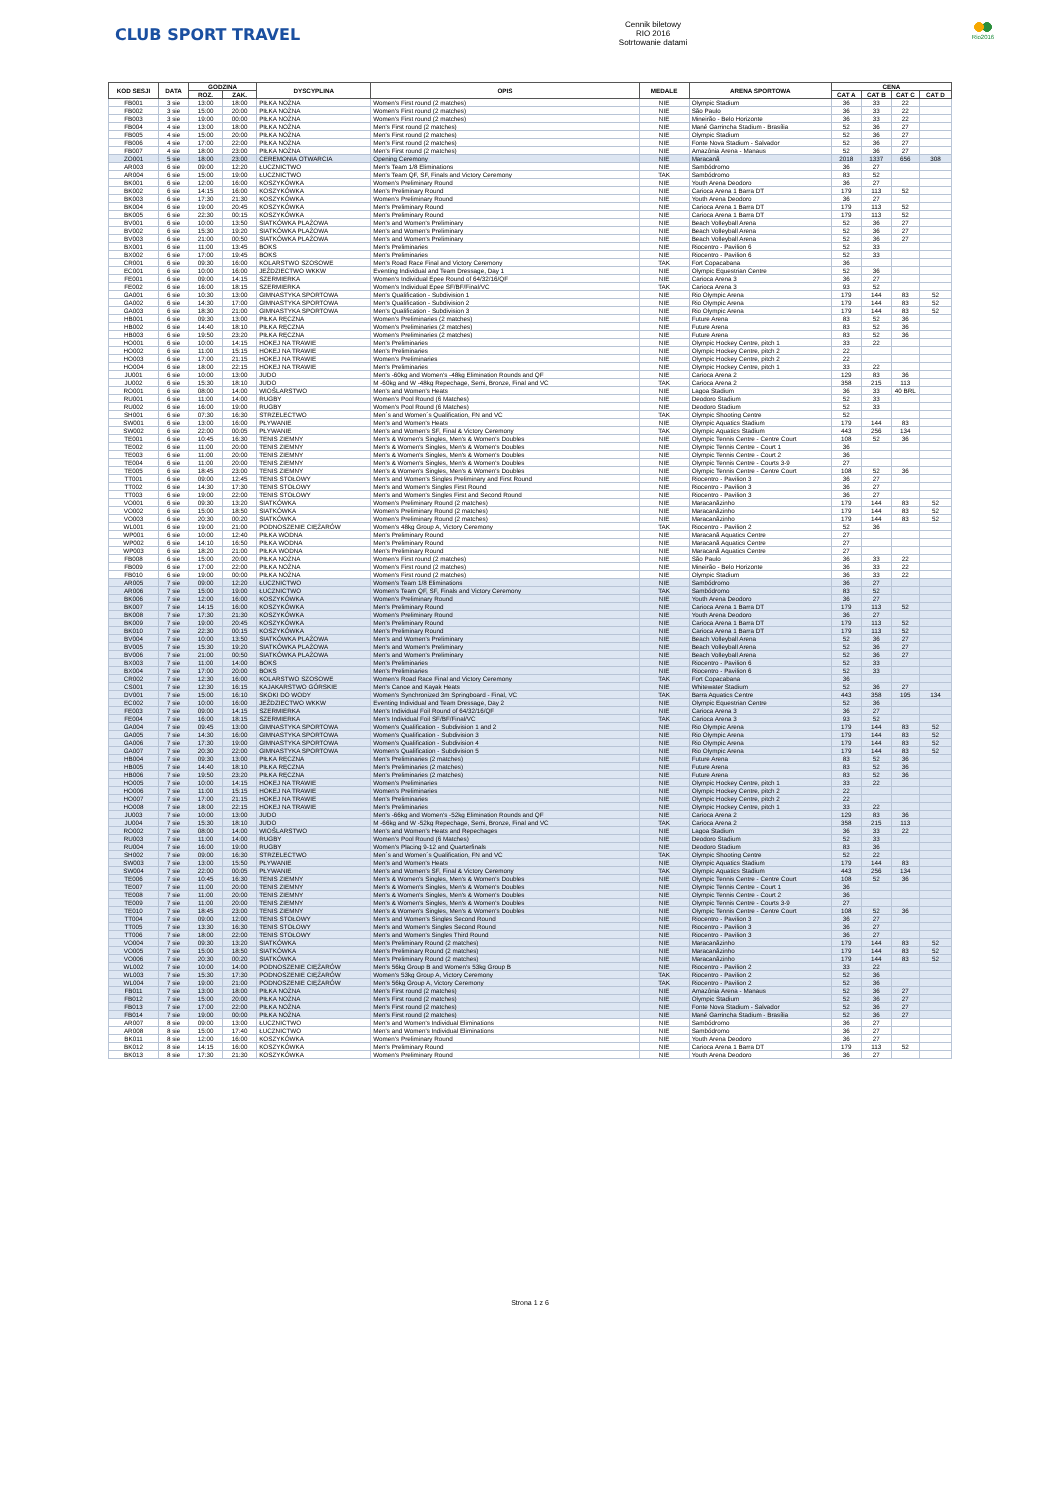CLUB SPORT TRAVEL
Cennik biletowy
RIO 2016
Sotrtowanie datami
Rio2016
| KOD SESJI | DATA | GODZINA | | DYSCYPLINA | OPIS | MEDALE | ARENA SPORTOWA | CENA | | | |
| --- | --- | --- | --- | --- | --- | --- | --- | --- | --- | --- | --- |
| | | ROZ. | ZAK. | | | | | CAT A | CAT B | CAT C | CAT D |
| FB001 | 3 sie | 13:00 | 18:00 | PIŁKA NOŻNA | Women's First round (2 matches) | NIE | Olympic Stadium | 36 | 33 | 22 | |
| FB002 | 3 sie | 15:00 | 20:00 | PIŁKA NOŻNA | Women's First round (2 matches) | NIE | São Paulo | 36 | 33 | 22 | |
| FB003 | 3 sie | 19:00 | 00:00 | PIŁKA NOŻNA | Women's First round (2 matches) | NIE | Mineirão - Belo Horizonte | 36 | 33 | 22 | |
| FB004 | 4 sie | 13:00 | 18:00 | PIŁKA NOŻNA | Men's First round (2 matches) | NIE | Mané Garrincha Stadium - Brasília | 52 | 36 | 27 | |
| FB005 | 4 sie | 15:00 | 20:00 | PIŁKA NOŻNA | Men's First round (2 matches) | NIE | Olympic Stadium | 52 | 36 | 27 | |
| FB006 | 4 sie | 17:00 | 22:00 | PIŁKA NOŻNA | Men's First round (2 matches) | NIE | Fonte Nova Stadium - Salvador | 52 | 36 | 27 | |
| FB007 | 4 sie | 18:00 | 23:00 | PIŁKA NOŻNA | Men's First round (2 matches) | NIE | Amazônia Arena - Manaus | 52 | 36 | 27 | |
| ZO001 | 5 sie | 18:00 | 23:00 | CEREMONIA OTWARCIA | Opening Ceremony | NIE | Maracanã | 2018 | 1337 | 656 | 308 |
| AR003 | 6 sie | 09:00 | 12:20 | ŁUCZNICTWO | Men's Team 1/8 Eliminations | NIE | Sambódromo | 36 | 27 | | |
| AR004 | 6 sie | 15:00 | 19:00 | ŁUCZNICTWO | Men's Team QF, SF, Finals and Victory Ceremony | TAK | Sambódromo | 83 | 52 | | |
| BK001 | 6 sie | 12:00 | 16:00 | KOSZYKÓWKA | Women's Preliminary Round | NIE | Youth Arena Deodoro | 36 | 27 | | |
| BK002 | 6 sie | 14:15 | 16:00 | KOSZYKÓWKA | Men's Preliminary Round | NIE | Carioca Arena 1 Barra DT | 179 | 113 | 52 | |
| BK003 | 6 sie | 17:30 | 21:30 | KOSZYKÓWKA | Women's Preliminary Round | NIE | Youth Arena Deodoro | 36 | 27 | | |
| BK004 | 6 sie | 19:00 | 20:45 | KOSZYKÓWKA | Men's Preliminary Round | NIE | Carioca Arena 1 Barra DT | 179 | 113 | 52 | |
| BK005 | 6 sie | 22:30 | 00:15 | KOSZYKÓWKA | Men's Preliminary Round | NIE | Carioca Arena 1 Barra DT | 179 | 113 | 52 | |
| BV001 | 6 sie | 10:00 | 13:50 | SIATKÓWKA PLAŻOWA | Men's and Women's Preliminary | NIE | Beach Volleyball Arena | 52 | 36 | 27 | |
| BV002 | 6 sie | 15:30 | 19:20 | SIATKÓWKA PLAŻOWA | Men's and Women's Preliminary | NIE | Beach Volleyball Arena | 52 | 36 | 27 | |
| BV003 | 6 sie | 21:00 | 00:50 | SIATKÓWKA PLAŻOWA | Men's and Women's Preliminary | NIE | Beach Volleyball Arena | 52 | 36 | 27 | |
| BX001 | 6 sie | 11:00 | 13:45 | BOKS | Men's Preliminaries | NIE | Riocentro - Pavilion 6 | 52 | 33 | | |
| BX002 | 6 sie | 17:00 | 19:45 | BOKS | Men's Preliminaries | NIE | Riocentro - Pavilion 6 | 52 | 33 | | |
| CR001 | 6 sie | 09:30 | 16:00 | KOLARSTWO SZOSOWE | Men's Road Race Final and Victory Ceremony | TAK | Fort Copacabana | 36 | | | |
| EC001 | 6 sie | 10:00 | 16:00 | JEŹDZIECTWO WKKW | Eventing Individual and Team Dressage, Day 1 | NIE | Olympic Equestrian Centre | 52 | 36 | | |
| FE001 | 6 sie | 09:00 | 14:15 | SZERMIERKA | Women's Individual Epee Round of 64/32/16/QF | NIE | Carioca Arena 3 | 36 | 27 | | |
| FE002 | 6 sie | 16:00 | 18:15 | SZERMIERKA | Women's Individual Epee SF/BF/Final/VC | TAK | Carioca Arena 3 | 93 | 52 | | |
| GA001 | 6 sie | 10:30 | 13:00 | GIMNASTYKA SPORTOWA | Men's Qualification - Subdivision 1 | NIE | Rio Olympic Arena | 179 | 144 | 83 | 52 |
| GA002 | 6 sie | 14:30 | 17:00 | GIMNASTYKA SPORTOWA | Men's Qualification - Subdivision 2 | NIE | Rio Olympic Arena | 179 | 144 | 83 | 52 |
| GA003 | 6 sie | 18:30 | 21:00 | GIMNASTYKA SPORTOWA | Men's Qualification - Subdivision 3 | NIE | Rio Olympic Arena | 179 | 144 | 83 | 52 |
| HB001 | 6 sie | 09:30 | 13:00 | PIŁKA RĘCZNA | Women's Preliminaries (2 matches) | NIE | Future Arena | 83 | 52 | 36 | |
| HB002 | 6 sie | 14:40 | 18:10 | PIŁKA RĘCZNA | Women's Preliminaries (2 matches) | NIE | Future Arena | 83 | 52 | 36 | |
| HB003 | 6 sie | 19:50 | 23:20 | PIŁKA RĘCZNA | Women's Preliminaries (2 matches) | NIE | Future Arena | 83 | 52 | 36 | |
| HO001 | 6 sie | 10:00 | 14:15 | HOKEJ NA TRAWIE | Men's Preliminaries | NIE | Olympic Hockey Centre, pitch 1 | 33 | 22 | | |
| HO002 | 6 sie | 11:00 | 15:15 | HOKEJ NA TRAWIE | Men's Preliminaries | NIE | Olympic Hockey Centre, pitch 2 | 22 | | | |
| HO003 | 6 sie | 17:00 | 21:15 | HOKEJ NA TRAWIE | Women's Preliminaries | NIE | Olympic Hockey Centre, pitch 2 | 22 | | | |
| HO004 | 6 sie | 18:00 | 22:15 | HOKEJ NA TRAWIE | Men's Preliminaries | NIE | Olympic Hockey Centre, pitch 1 | 33 | 22 | | |
| JU001 | 6 sie | 10:00 | 13:00 | JUDO | Men's -60kg and Women's -48kg Elimination Rounds and QF | NIE | Carioca Arena 2 | 129 | 83 | 36 | |
| JU002 | 6 sie | 15:30 | 18:10 | JUDO | M -60kg and W -48kg Repechage, Semi, Bronze, Final and VC | TAK | Carioca Arena 2 | 358 | 215 | 113 | |
| RO001 | 6 sie | 08:00 | 14:00 | WIOŚLARSTWO | Men's and Women's Heats | NIE | Lagoa Stadium | 36 | 33 | 40 BRL | |
| RU001 | 6 sie | 11:00 | 14:00 | RUGBY | Women's Pool Round (6 Matches) | NIE | Deodoro Stadium | 52 | 33 | | |
| RU002 | 6 sie | 16:00 | 19:00 | RUGBY | Women's Pool Round (6 Matches) | NIE | Deodoro Stadium | 52 | 33 | | |
| SH001 | 6 sie | 07:30 | 16:30 | STRZELECTWO | Men´s and Women´s Qualification, FN and VC | TAK | Olympic Shooting Centre | 52 | | | |
| SW001 | 6 sie | 13:00 | 16:00 | PŁYWANIE | Men's and Women's Heats | NIE | Olympic Aquatics Stadium | 179 | 144 | 83 | |
| SW002 | 6 sie | 22:00 | 00:05 | PŁYWANIE | Men's and Women's SF, Final & Victory Ceremony | TAK | Olympic Aquatics Stadium | 443 | 256 | 134 | |
| TE001 | 6 sie | 10:45 | 16:30 | TENIS ZIEMNY | Men's & Women's Singles, Men's & Women's Doubles | NIE | Olympic Tennis Centre - Centre Court | 108 | 52 | 36 | |
| TE002 | 6 sie | 11:00 | 20:00 | TENIS ZIEMNY | Men's & Women's Singles, Men's & Women's Doubles | NIE | Olympic Tennis Centre - Court 1 | 36 | | | |
| TE003 | 6 sie | 11:00 | 20:00 | TENIS ZIEMNY | Men's & Women's Singles, Men's & Women's Doubles | NIE | Olympic Tennis Centre - Court 2 | 36 | | | |
| TE004 | 6 sie | 11:00 | 20:00 | TENIS ZIEMNY | Men's & Women's Singles, Men's & Women's Doubles | NIE | Olympic Tennis Centre - Courts 3-9 | 27 | | | |
| TE005 | 6 sie | 18:45 | 23:00 | TENIS ZIEMNY | Men's & Women's Singles, Men's & Women's Doubles | NIE | Olympic Tennis Centre - Centre Court | 108 | 52 | 36 | |
| TT001 | 6 sie | 09:00 | 12:45 | TENIS STOŁOWY | Men's and Women's Singles Preliminary and First Round | NIE | Riocentro - Pavilion 3 | 36 | 27 | | |
| TT002 | 6 sie | 14:30 | 17:30 | TENIS STOŁOWY | Men's and Women's Singles First Round | NIE | Riocentro - Pavilion 3 | 36 | 27 | | |
| TT003 | 6 sie | 19:00 | 22:00 | TENIS STOŁOWY | Men's and Women's Singles First and Second Round | NIE | Riocentro - Pavilion 3 | 36 | 27 | | |
| VO001 | 6 sie | 09:30 | 13:20 | SIATKÓWKA | Women's Preliminary Round (2 matches) | NIE | Maracanãzinho | 179 | 144 | 83 | 52 |
| VO002 | 6 sie | 15:00 | 18:50 | SIATKÓWKA | Women's Preliminary Round (2 matches) | NIE | Maracanãzinho | 179 | 144 | 83 | 52 |
| VO003 | 6 sie | 20:30 | 00:20 | SIATKÓWKA | Women's Preliminary Round (2 matches) | NIE | Maracanãzinho | 179 | 144 | 83 | 52 |
| WL001 | 6 sie | 19:00 | 21:00 | PODNOSZENIE CIĘŻARÓW | Women's 48kg Group A, Victory Ceremony | TAK | Riocentro - Pavilion 2 | 52 | 36 | | |
| WP001 | 6 sie | 10:00 | 12:40 | PIŁKA WODNA | Men's Preliminary Round | NIE | Maracanã Aquatics Centre | 27 | | | |
| WP002 | 6 sie | 14:10 | 16:50 | PIŁKA WODNA | Men's Preliminary Round | NIE | Maracanã Aquatics Centre | 27 | | | |
| WP003 | 6 sie | 18:20 | 21:00 | PIŁKA WODNA | Men's Preliminary Round | NIE | Maracanã Aquatics Centre | 27 | | | |
| FB008 | 6 sie | 15:00 | 20:00 | PIŁKA NOŻNA | Women's First round (2 matches) | NIE | São Paulo | 36 | 33 | 22 | |
| FB009 | 6 sie | 17:00 | 22:00 | PIŁKA NOŻNA | Women's First round (2 matches) | NIE | Mineirão - Belo Horizonte | 36 | 33 | 22 | |
| FB010 | 6 sie | 19:00 | 00:00 | PIŁKA NOŻNA | Women's First round (2 matches) | NIE | Olympic Stadium | 36 | 33 | 22 | |
| AR005 | 7 sie | 09:00 | 12:20 | ŁUCZNICTWO | Women's Team 1/8 Eliminations | NIE | Sambódromo | 36 | 27 | | |
| AR006 | 7 sie | 15:00 | 19:00 | ŁUCZNICTWO | Women's Team QF, SF, Finals and Victory Ceremony | TAK | Sambódromo | 83 | 52 | | |
| BK006 | 7 sie | 12:00 | 16:00 | KOSZYKÓWKA | Women's Preliminary Round | NIE | Youth Arena Deodoro | 36 | 27 | | |
| BK007 | 7 sie | 14:15 | 16:00 | KOSZYKÓWKA | Men's Preliminary Round | NIE | Carioca Arena 1 Barra DT | 179 | 113 | 52 | |
| BK008 | 7 sie | 17:30 | 21:30 | KOSZYKÓWKA | Women's Preliminary Round | NIE | Youth Arena Deodoro | 36 | 27 | | |
| BK009 | 7 sie | 19:00 | 20:45 | KOSZYKÓWKA | Men's Preliminary Round | NIE | Carioca Arena 1 Barra DT | 179 | 113 | 52 | |
| BK010 | 7 sie | 22:30 | 00:15 | KOSZYKÓWKA | Men's Preliminary Round | NIE | Carioca Arena 1 Barra DT | 179 | 113 | 52 | |
| BV004 | 7 sie | 10:00 | 13:50 | SIATKÓWKA PLAŻOWA | Men's and Women's Preliminary | NIE | Beach Volleyball Arena | 52 | 36 | 27 | |
| BV005 | 7 sie | 15:30 | 19:20 | SIATKÓWKA PLAŻOWA | Men's and Women's Preliminary | NIE | Beach Volleyball Arena | 52 | 36 | 27 | |
| BV006 | 7 sie | 21:00 | 00:50 | SIATKÓWKA PLAŻOWA | Men's and Women's Preliminary | NIE | Beach Volleyball Arena | 52 | 36 | 27 | |
| BX003 | 7 sie | 11:00 | 14:00 | BOKS | Men's Preliminaries | NIE | Riocentro - Pavilion 6 | 52 | 33 | | |
| BX004 | 7 sie | 17:00 | 20:00 | BOKS | Men's Preliminaries | NIE | Riocentro - Pavilion 6 | 52 | 33 | | |
| CR002 | 7 sie | 12:30 | 16:00 | KOLARSTWO SZOSOWE | Women's Road Race Final and Victory Ceremony | TAK | Fort Copacabana | 36 | | | |
| CS001 | 7 sie | 12:30 | 16:15 | KAJAKARSTWO GÓRSKIE | Men's Canoe and Kayak Heats | NIE | Whitewater Stadium | 52 | 36 | 27 | |
| DV001 | 7 sie | 15:00 | 16:10 | SKOKI DO WODY | Women's Synchronized 3m Springboard - Final, VC | TAK | Barra Aquatics Centre | 443 | 358 | 195 | 134 |
| EC002 | 7 sie | 10:00 | 16:00 | JEŹDZIECTWO WKKW | Eventing Individual and Team Dressage, Day 2 | NIE | Olympic Equestrian Centre | 52 | 36 | | |
| FE003 | 7 sie | 09:00 | 14:15 | SZERMIERKA | Men's Individual Foil Round of 64/32/16/QF | NIE | Carioca Arena 3 | 36 | 27 | | |
| FE004 | 7 sie | 16:00 | 18:15 | SZERMIERKA | Men's Individual Foil SF/BF/Final/VC | TAK | Carioca Arena 3 | 93 | 52 | | |
| GA004 | 7 sie | 09:45 | 13:00 | GIMNASTYKA SPORTOWA | Women's Qualification - Subdivision 1 and 2 | NIE | Rio Olympic Arena | 179 | 144 | 83 | 52 |
| GA005 | 7 sie | 14:30 | 16:00 | GIMNASTYKA SPORTOWA | Women's Qualification - Subdivision 3 | NIE | Rio Olympic Arena | 179 | 144 | 83 | 52 |
| GA006 | 7 sie | 17:30 | 19:00 | GIMNASTYKA SPORTOWA | Women's Qualification - Subdivision 4 | NIE | Rio Olympic Arena | 179 | 144 | 83 | 52 |
| GA007 | 7 sie | 20:30 | 22:00 | GIMNASTYKA SPORTOWA | Women's Qualification - Subdivision 5 | NIE | Rio Olympic Arena | 179 | 144 | 83 | 52 |
| HB004 | 7 sie | 09:30 | 13:00 | PIŁKA RĘCZNA | Men's Preliminaries (2 matches) | NIE | Future Arena | 83 | 52 | 36 | |
| HB005 | 7 sie | 14:40 | 18:10 | PIŁKA RĘCZNA | Men's Preliminaries (2 matches) | NIE | Future Arena | 83 | 52 | 36 | |
| HB006 | 7 sie | 19:50 | 23:20 | PIŁKA RĘCZNA | Men's Preliminaries (2 matches) | NIE | Future Arena | 83 | 52 | 36 | |
| HO005 | 7 sie | 10:00 | 14:15 | HOKEJ NA TRAWIE | Women's Preliminaries | NIE | Olympic Hockey Centre, pitch 1 | 33 | 22 | | |
| HO006 | 7 sie | 11:00 | 15:15 | HOKEJ NA TRAWIE | Women's Preliminaries | NIE | Olympic Hockey Centre, pitch 2 | 22 | | | |
| HO007 | 7 sie | 17:00 | 21:15 | HOKEJ NA TRAWIE | Men's Preliminaries | NIE | Olympic Hockey Centre, pitch 2 | 22 | | | |
| HO008 | 7 sie | 18:00 | 22:15 | HOKEJ NA TRAWIE | Men's Preliminaries | NIE | Olympic Hockey Centre, pitch 1 | 33 | 22 | | |
| JU003 | 7 sie | 10:00 | 13:00 | JUDO | Men's -66kg and Women's -52kg Elimination Rounds and QF | NIE | Carioca Arena 2 | 129 | 83 | 36 | |
| JU004 | 7 sie | 15:30 | 18:10 | JUDO | M -66kg and W -52kg Repechage, Semi, Bronze, Final and VC | TAK | Carioca Arena 2 | 358 | 215 | 113 | |
| RO002 | 7 sie | 08:00 | 14:00 | WIOŚLARSTWO | Men's and Women's Heats and Repechages | NIE | Lagoa Stadium | 36 | 33 | 22 | |
| RU003 | 7 sie | 11:00 | 14:00 | RUGBY | Women's Pool Round (6 Matches) | NIE | Deodoro Stadium | 52 | 33 | | |
| RU004 | 7 sie | 16:00 | 19:00 | RUGBY | Women's Placing 9-12 and Quarterfinals | NIE | Deodoro Stadium | 83 | 36 | | |
| SH002 | 7 sie | 09:00 | 16:30 | STRZELECTWO | Men´s and Women´s Qualification, FN and VC | TAK | Olympic Shooting Centre | 52 | 22 | | |
| SW003 | 7 sie | 13:00 | 15:50 | PŁYWANIE | Men's and Women's Heats | NIE | Olympic Aquatics Stadium | 179 | 144 | 83 | |
| SW004 | 7 sie | 22:00 | 00:05 | PŁYWANIE | Men's and Women's SF, Final & Victory Ceremony | TAK | Olympic Aquatics Stadium | 443 | 256 | 134 | |
| TE006 | 7 sie | 10:45 | 16:30 | TENIS ZIEMNY | Men's & Women's Singles, Men's & Women's Doubles | NIE | Olympic Tennis Centre - Centre Court | 108 | 52 | 36 | |
| TE007 | 7 sie | 11:00 | 20:00 | TENIS ZIEMNY | Men's & Women's Singles, Men's & Women's Doubles | NIE | Olympic Tennis Centre - Court 1 | 36 | | | |
| TE008 | 7 sie | 11:00 | 20:00 | TENIS ZIEMNY | Men's & Women's Singles, Men's & Women's Doubles | NIE | Olympic Tennis Centre - Court 2 | 36 | | | |
| TE009 | 7 sie | 11:00 | 20:00 | TENIS ZIEMNY | Men's & Women's Singles, Men's & Women's Doubles | NIE | Olympic Tennis Centre - Courts 3-9 | 27 | | | |
| TE010 | 7 sie | 18:45 | 23:00 | TENIS ZIEMNY | Men's & Women's Singles, Men's & Women's Doubles | NIE | Olympic Tennis Centre - Centre Court | 108 | 52 | 36 | |
| TT004 | 7 sie | 09:00 | 12:00 | TENIS STOŁOWY | Men's and Women's Singles Second Round | NIE | Riocentro - Pavilion 3 | 36 | 27 | | |
| TT005 | 7 sie | 13:30 | 16:30 | TENIS STOŁOWY | Men's and Women's Singles Second Round | NIE | Riocentro - Pavilion 3 | 36 | 27 | | |
| TT006 | 7 sie | 18:00 | 22:00 | TENIS STOŁOWY | Men's and Women's Singles Third Round | NIE | Riocentro - Pavilion 3 | 36 | 27 | | |
| VO004 | 7 sie | 09:30 | 13:20 | SIATKÓWKA | Men's Preliminary Round (2 matches) | NIE | Maracanãzinho | 179 | 144 | 83 | 52 |
| VO005 | 7 sie | 15:00 | 18:50 | SIATKÓWKA | Men's Preliminary Round (2 matches) | NIE | Maracanãzinho | 179 | 144 | 83 | 52 |
| VO006 | 7 sie | 20:30 | 00:20 | SIATKÓWKA | Men's Preliminary Round (2 matches) | NIE | Maracanãzinho | 179 | 144 | 83 | 52 |
| WL002 | 7 sie | 10:00 | 14:00 | PODNOSZENIE CIĘŻARÓW | Men's 56kg Group B and Women's 53kg Group B | NIE | Riocentro - Pavilion 2 | 33 | 22 | | |
| WL003 | 7 sie | 15:30 | 17:30 | PODNOSZENIE CIĘŻARÓW | Women's 53kg Group A, Victory Ceremony | TAK | Riocentro - Pavilion 2 | 52 | 36 | | |
| WL004 | 7 sie | 19:00 | 21:00 | PODNOSZENIE CIĘŻARÓW | Men's 56kg Group A, Victory Ceremony | TAK | Riocentro - Pavilion 2 | 52 | 36 | | |
| FB011 | 7 sie | 13:00 | 18:00 | PIŁKA NOŻNA | Men's First round (2 matches) | NIE | Amazônia Arena - Manaus | 52 | 36 | 27 | |
| FB012 | 7 sie | 15:00 | 20:00 | PIŁKA NOŻNA | Men's First round (2 matches) | NIE | Olympic Stadium | 52 | 36 | 27 | |
| FB013 | 7 sie | 17:00 | 22:00 | PIŁKA NOŻNA | Men's First round (2 matches) | NIE | Fonte Nova Stadium - Salvador | 52 | 36 | 27 | |
| FB014 | 7 sie | 19:00 | 00:00 | PIŁKA NOŻNA | Men's First round (2 matches) | NIE | Mané Garrincha Stadium - Brasília | 52 | 36 | 27 | |
| AR007 | 8 sie | 09:00 | 13:00 | ŁUCZNICTWO | Men's and Women's Individual Eliminations | NIE | Sambódromo | 36 | 27 | | |
| AR008 | 8 sie | 15:00 | 17:40 | ŁUCZNICTWO | Men's and Women's Individual Eliminations | NIE | Sambódromo | 36 | 27 | | |
| BK011 | 8 sie | 12:00 | 16:00 | KOSZYKÓWKA | Women's Preliminary Round | NIE | Youth Arena Deodoro | 36 | 27 | | |
| BK012 | 8 sie | 14:15 | 16:00 | KOSZYKÓWKA | Men's Preliminary Round | NIE | Carioca Arena 1 Barra DT | 179 | 113 | 52 | |
| BK013 | 8 sie | 17:30 | 21:30 | KOSZYKÓWKA | Women's Preliminary Round | NIE | Youth Arena Deodoro | 36 | 27 | | |
Strona 1 z 6